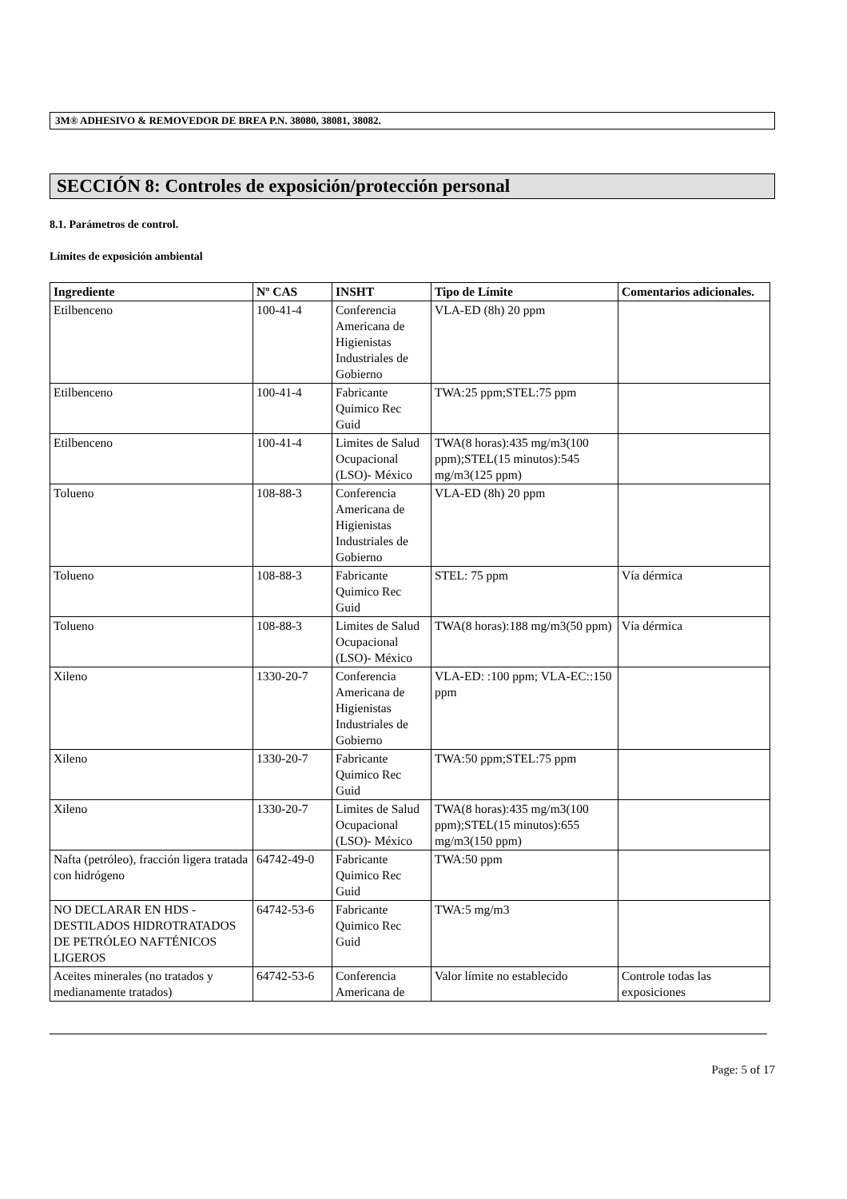3M® ADHESIVO & REMOVEDOR DE BREA P.N. 38080, 38081, 38082.
SECCIÓN 8: Controles de exposición/protección personal
8.1. Parámetros de control.
Límites de exposición ambiental
| Ingrediente | Nº CAS | INSHT | Tipo de Límite | Comentarios adicionales. |
| --- | --- | --- | --- | --- |
| Etilbenceno | 100-41-4 | Conferencia Americana de Higienistas Industriales de Gobierno | VLA-ED (8h) 20 ppm | |
| Etilbenceno | 100-41-4 | Fabricante Quimico Rec Guid | TWA:25 ppm;STEL:75 ppm | |
| Etilbenceno | 100-41-4 | Limites de Salud Ocupacional (LSO)- México | TWA(8 horas):435 mg/m3(100 ppm);STEL(15 minutos):545 mg/m3(125 ppm) | |
| Tolueno | 108-88-3 | Conferencia Americana de Higienistas Industriales de Gobierno | VLA-ED (8h) 20 ppm | |
| Tolueno | 108-88-3 | Fabricante Quimico Rec Guid | STEL: 75 ppm | Vía dérmica |
| Tolueno | 108-88-3 | Limites de Salud Ocupacional (LSO)- México | TWA(8 horas):188 mg/m3(50 ppm) | Vía dérmica |
| Xileno | 1330-20-7 | Conferencia Americana de Higienistas Industriales de Gobierno | VLA-ED: :100 ppm; VLA-EC::150 ppm | |
| Xileno | 1330-20-7 | Fabricante Quimico Rec Guid | TWA:50 ppm;STEL:75 ppm | |
| Xileno | 1330-20-7 | Limites de Salud Ocupacional (LSO)- México | TWA(8 horas):435 mg/m3(100 ppm);STEL(15 minutos):655 mg/m3(150 ppm) | |
| Nafta (petróleo), fracción ligera tratada con hidrógeno | 64742-49-0 | Fabricante Quimico Rec Guid | TWA:50 ppm | |
| NO DECLARAR EN HDS - DESTILADOS HIDROTRATADOS DE PETRÓLEO NAFTÉNICOS LIGEROS | 64742-53-6 | Fabricante Quimico Rec Guid | TWA:5 mg/m3 | |
| Aceites minerales (no tratados y medianamente tratados) | 64742-53-6 | Conferencia Americana de | Valor límite no establecido | Controle todas las exposiciones |
Page: 5 of 17